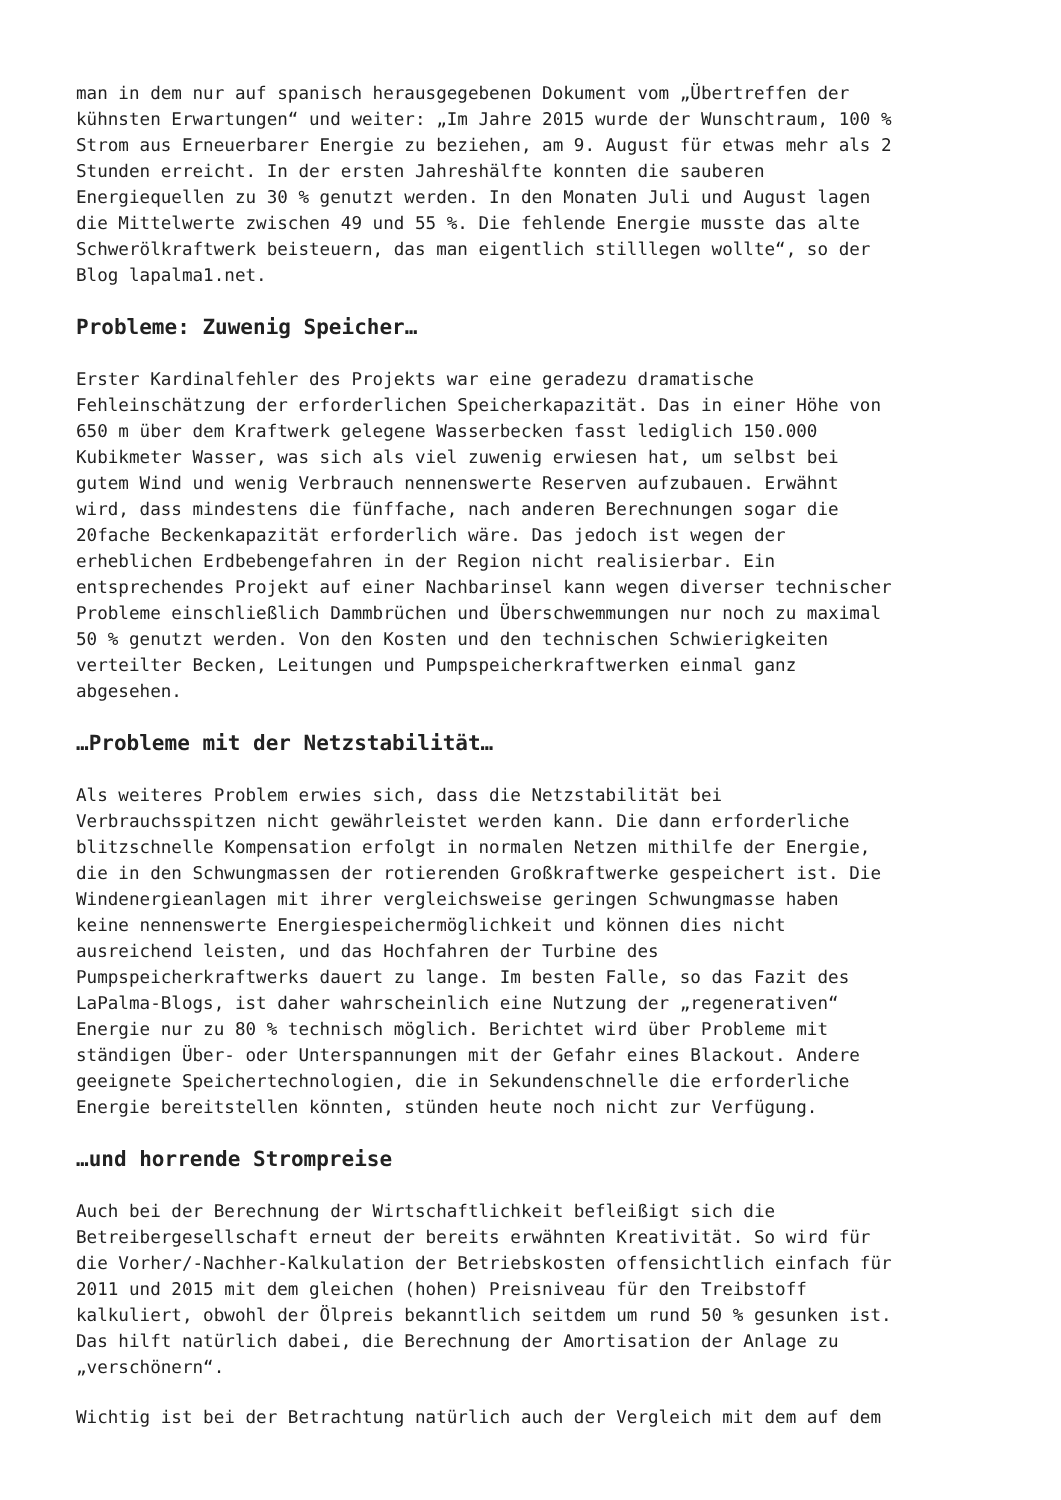man in dem nur auf spanisch herausgegebenen Dokument vom „Übertreffen der kühnsten Erwartungen“ und weiter: „Im Jahre 2015 wurde der Wunschtraum, 100 % Strom aus Erneuerbarer Energie zu beziehen, am 9. August für etwas mehr als 2 Stunden erreicht. In der ersten Jahreshälfte konnten die sauberen Energiequellen zu 30 % genutzt werden. In den Monaten Juli und August lagen die Mittelwerte zwischen 49 und 55 %. Die fehlende Energie musste das alte Schwerölkraftwerk beisteuern, das man eigentlich stilllegen wollte“, so der Blog lapalma1.net.
Probleme: Zuwenig Speicher…
Erster Kardinalfehler des Projekts war eine geradezu dramatische Fehleinschätzung der erforderlichen Speicherkapazität. Das in einer Höhe von 650 m über dem Kraftwerk gelegene Wasserbecken fasst lediglich 150.000 Kubikmeter Wasser, was sich als viel zuwenig erwiesen hat, um selbst bei gutem Wind und wenig Verbrauch nennenswerte Reserven aufzubauen. Erwähnt wird, dass mindestens die fünffache, nach anderen Berechnungen sogar die 20fache Beckenkapazität erforderlich wäre. Das jedoch ist wegen der erheblichen Erdbebengefahren in der Region nicht realisierbar. Ein entsprechendes Projekt auf einer Nachbarinsel kann wegen diverser technischer Probleme einschließlich Dammbrüchen und Überschwemmungen nur noch zu maximal 50 % genutzt werden. Von den Kosten und den technischen Schwierigkeiten verteilter Becken, Leitungen und Pumpspeicherkraftwerken einmal ganz abgesehen.
…Probleme mit der Netzstabilität…
Als weiteres Problem erwies sich, dass die Netzstabilität bei Verbrauchsspitzen nicht gewährleistet werden kann. Die dann erforderliche blitzschnelle Kompensation erfolgt in normalen Netzen mithilfe der Energie, die in den Schwungmassen der rotierenden Großkraftwerke gespeichert ist. Die Windenergieanlagen mit ihrer vergleichsweise geringen Schwungmasse haben keine nennenswerte Energiespeichermöglichkeit und können dies nicht ausreichend leisten, und das Hochfahren der Turbine des Pumpspeicherkraftwerks dauert zu lange. Im besten Falle, so das Fazit des LaPalma-Blogs, ist daher wahrscheinlich eine Nutzung der „regenerativen“ Energie nur zu 80 % technisch möglich. Berichtet wird über Probleme mit ständigen Über- oder Unterspannungen mit der Gefahr eines Blackout. Andere geeignete Speichertechnologien, die in Sekundenschnelle die erforderliche Energie bereitstellen könnten, stünden heute noch nicht zur Verfügung.
…und horrende Strompreise
Auch bei der Berechnung der Wirtschaftlichkeit befleißigt sich die Betreibergesellschaft erneut der bereits erwähnten Kreativität. So wird für die Vorher/-Nachher-Kalkulation der Betriebskosten offensichtlich einfach für 2011 und 2015 mit dem gleichen (hohen) Preisniveau für den Treibstoff kalkuliert, obwohl der Ölpreis bekanntlich seitdem um rund 50 % gesunken ist. Das hilft natürlich dabei, die Berechnung der Amortisation der Anlage zu „verschönern“.
Wichtig ist bei der Betrachtung natürlich auch der Vergleich mit dem auf dem